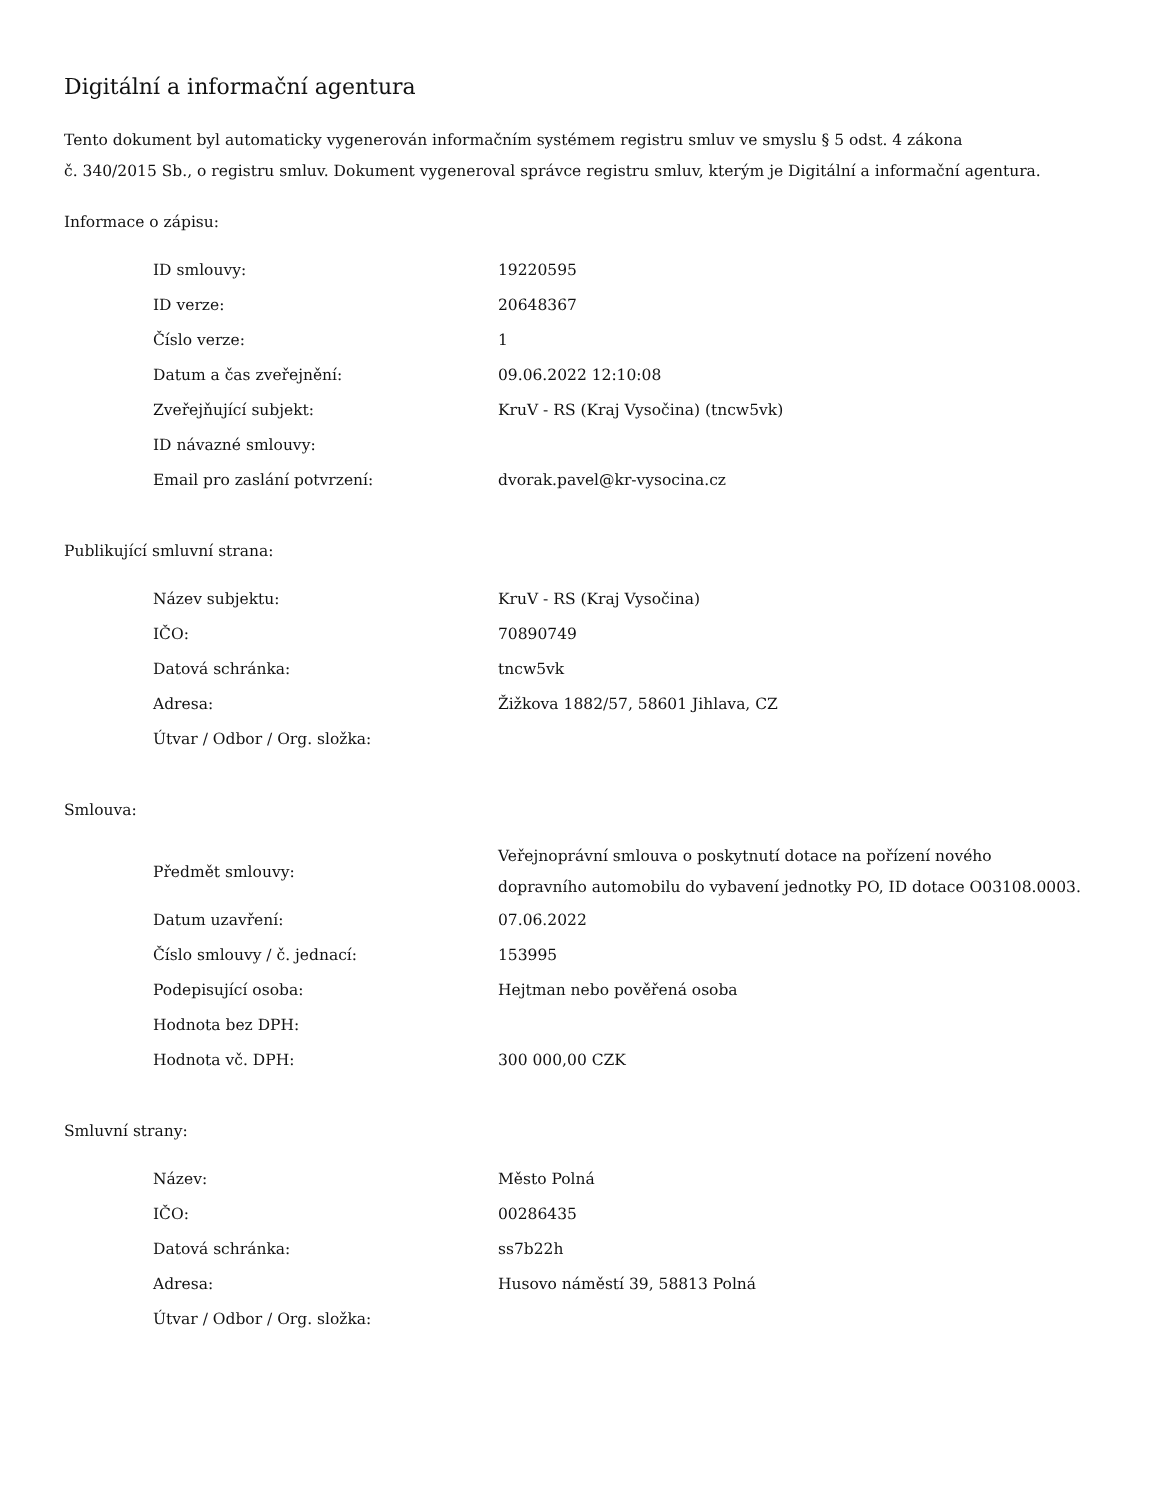Digitální a informační agentura
Tento dokument byl automaticky vygenerován informačním systémem registru smluv ve smyslu § 5 odst. 4 zákona
č. 340/2015 Sb., o registru smluv. Dokument vygeneroval správce registru smluv, kterým je Digitální a informační agentura.
Informace o zápisu:
| ID smlouvy: | 19220595 |
| ID verze: | 20648367 |
| Číslo verze: | 1 |
| Datum a čas zveřejnění: | 09.06.2022 12:10:08 |
| Zveřejňující subjekt: | KruV - RS (Kraj Vysočina) (tncw5vk) |
| ID návazné smlouvy: | |
| Email pro zaslání potvrzení: | dvorak.pavel@kr-vysocina.cz |
Publikující smluvní strana:
| Název subjektu: | KruV - RS (Kraj Vysočina) |
| IČO: | 70890749 |
| Datová schránka: | tncw5vk |
| Adresa: | Žižkova 1882/57, 58601 Jihlava, CZ |
| Útvar / Odbor / Org. složka: | |
Smlouva:
| Předmět smlouvy: | Veřejnoprávní smlouva o poskytnutí dotace na pořízení nového dopravního automobilu do vybavení jednotky PO, ID dotace O03108.0003. |
| Datum uzavření: | 07.06.2022 |
| Číslo smlouvy / č. jednací: | 153995 |
| Podepisující osoba: | Hejtman nebo pověřená osoba |
| Hodnota bez DPH: | |
| Hodnota vč. DPH: | 300 000,00 CZK |
Smluvní strany:
| Název: | Město Polná |
| IČO: | 00286435 |
| Datová schránka: | ss7b22h |
| Adresa: | Husovo náměstí 39, 58813 Polná |
| Útvar / Odbor / Org. složka: | |